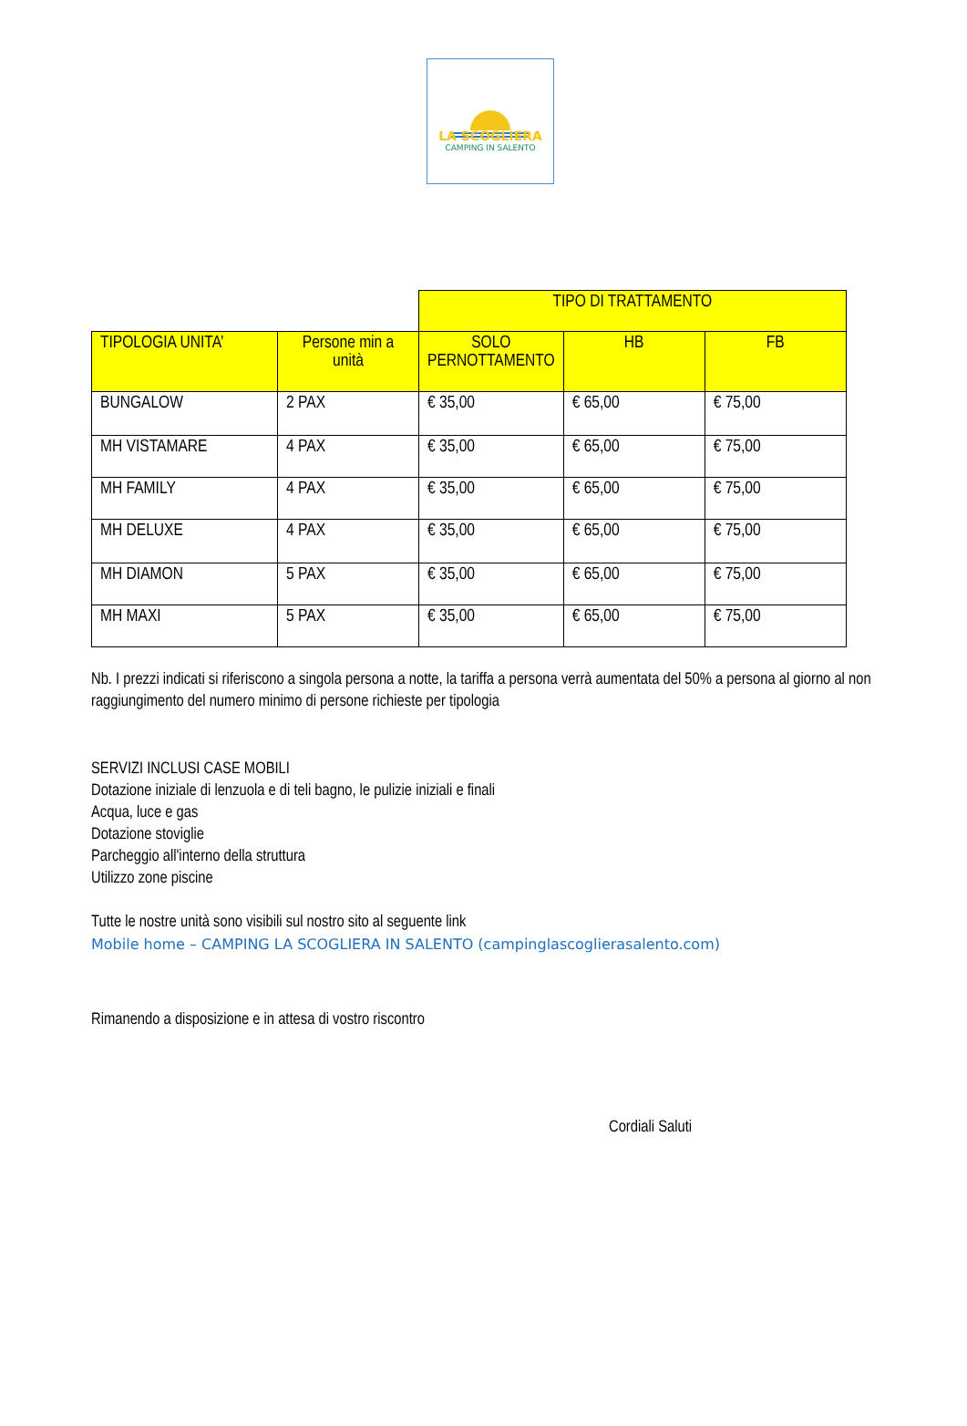LA SCOGLIERA
CAMPING IN SALENTO
| | | TIPO DI TRATTAMENTO | | |
| TIPOLOGIA UNITA’ | Persone min a unità | SOLO PERNOTTAMENTO | HB | FB |
| BUNGALOW | 2 PAX | € 35,00 | € 65,00 | € 75,00 |
| MH VISTAMARE | 4 PAX | € 35,00 | € 65,00 | € 75,00 |
| MH FAMILY | 4 PAX | € 35,00 | € 65,00 | € 75,00 |
| MH DELUXE | 4 PAX | € 35,00 | € 65,00 | € 75,00 |
| MH DIAMON | 5 PAX | € 35,00 | € 65,00 | € 75,00 |
| MH MAXI | 5 PAX | € 35,00 | € 65,00 | € 75,00 |
Nb. I prezzi indicati si riferiscono a singola persona a notte, la tariffa a persona verrà aumentata del 50% a persona al giorno al non raggiungimento del numero minimo di persone richieste per tipologia
SERVIZI INCLUSI CASE MOBILI
Dotazione iniziale di lenzuola e di teli bagno, le pulizie iniziali e finali
Acqua, luce e gas
Dotazione stoviglie
Parcheggio all'interno della struttura
Utilizzo zone piscine
Tutte le nostre unità sono visibili sul nostro sito al seguente link
Mobile home – CAMPING LA SCOGLIERA IN SALENTO (campinglascoglierasalento.com)
Rimanendo a disposizione e in attesa di vostro riscontro
Cordiali Saluti